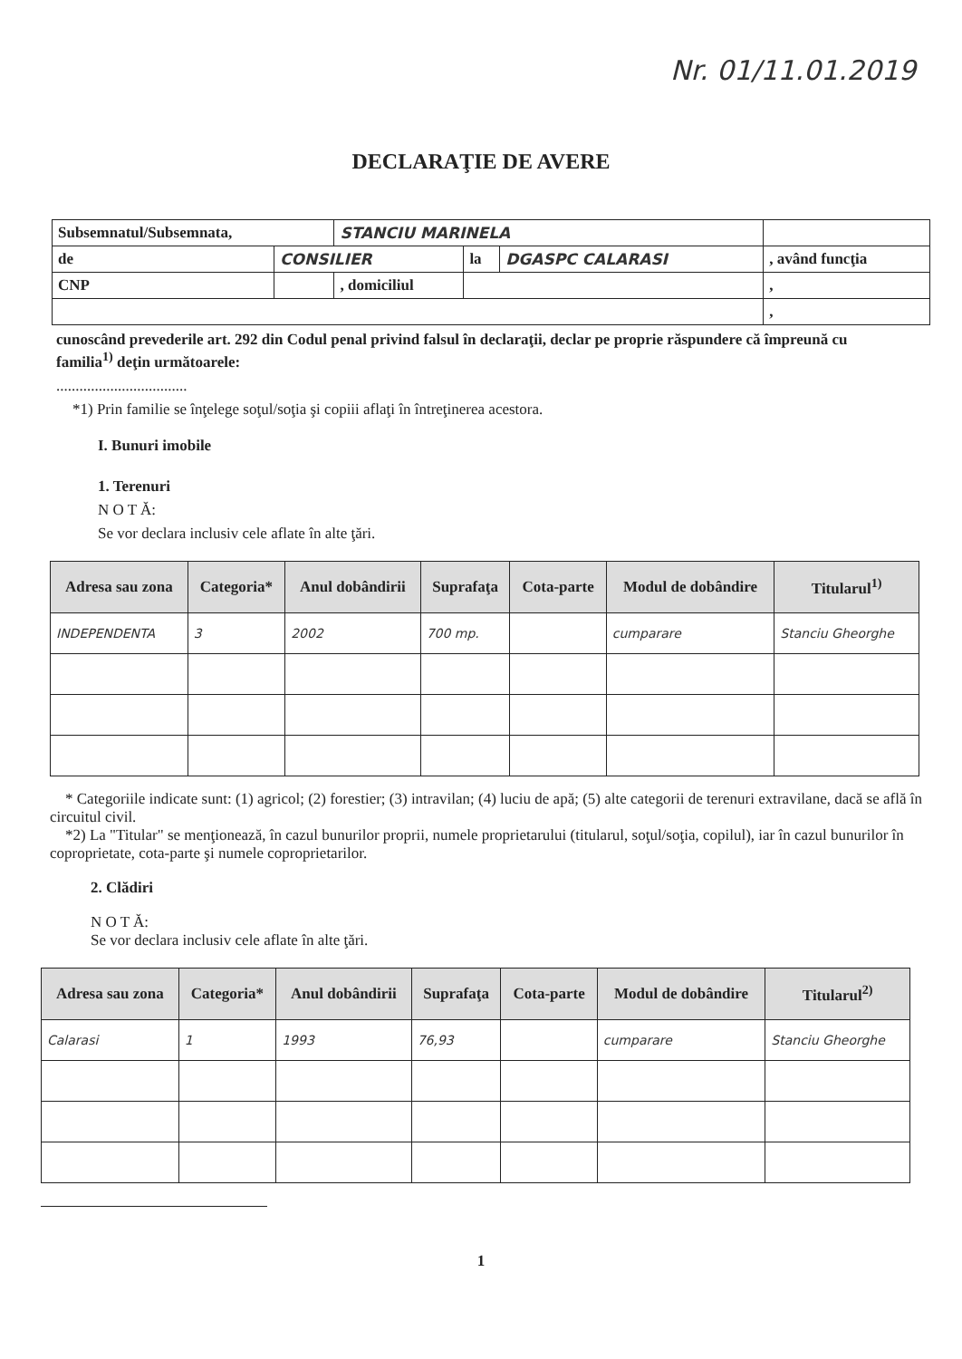Nr. 01/11.01.2019
DECLARAŢIE DE AVERE
| Subsemnatul/Subsemnata, | | STANCIU MARINELA | | | |
| de | CONSILIER | | la | DGASPC CALARASI | , având funcţia |
| CNP | | , domiciliul | | | , |
| | | | | | , |
cunoscând prevederile art. 292 din Codul penal privind falsul în declaraţii, declar pe proprie răspundere că împreună cu familia<sup>1)</sup> deţin următoarele:
..................................
*1) Prin familie se înţelege soţul/soţia şi copiii aflaţi în întreţinerea acestora.
I. Bunuri imobile
1. Terenuri
N O T Ă:
Se vor declara inclusiv cele aflate în alte ţări.
| Adresa sau zona | Categoria* | Anul dobândirii | Suprafaţa | Cota-parte | Modul de dobândire | Titularul<sup>1)</sup> |
| --- | --- | --- | --- | --- | --- | --- |
| INDEPENDENTA | 3 | 2002 | 700 mp. | | cumparare | Stanciu Gheorghe |
* Categoriile indicate sunt: (1) agricol; (2) forestier; (3) intravilan; (4) luciu de apă; (5) alte categorii de terenuri extravilane, dacă se află în circuitul civil.
*2) La "Titular" se menţionează, în cazul bunurilor proprii, numele proprietarului (titularul, soţul/soţia, copilul), iar în cazul bunurilor în coproprietate, cota-parte şi numele coproprietarilor.
2. Clădiri
N O T Ă:
Se vor declara inclusiv cele aflate în alte ţări.
| Adresa sau zona | Categoria* | Anul dobândirii | Suprafaţa | Cota-parte | Modul de dobândire | Titularul<sup>2)</sup> |
| --- | --- | --- | --- | --- | --- | --- |
| Calarasi | 1 | 1993 | 76,93 | | cumparare | Stanciu Gheorghe |
1